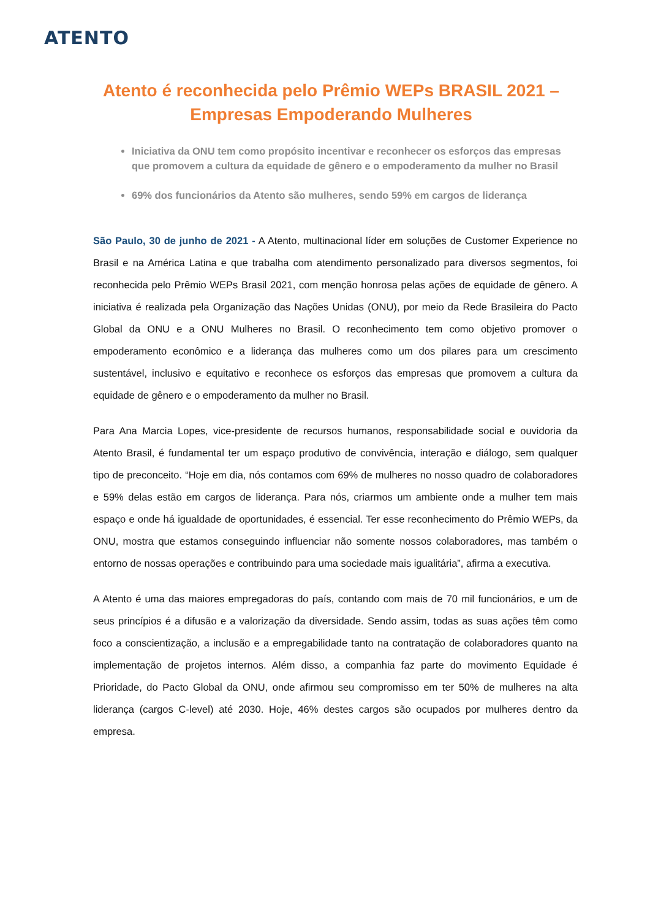ATENTO
Atento é reconhecida pelo Prêmio WEPs BRASIL 2021 – Empresas Empoderando Mulheres
Iniciativa da ONU tem como propósito incentivar e reconhecer os esforços das empresas que promovem a cultura da equidade de gênero e o empoderamento da mulher no Brasil
69% dos funcionários da Atento são mulheres, sendo 59% em cargos de liderança
São Paulo, 30 de junho de 2021 - A Atento, multinacional líder em soluções de Customer Experience no Brasil e na América Latina e que trabalha com atendimento personalizado para diversos segmentos, foi reconhecida pelo Prêmio WEPs Brasil 2021, com menção honrosa pelas ações de equidade de gênero. A iniciativa é realizada pela Organização das Nações Unidas (ONU), por meio da Rede Brasileira do Pacto Global da ONU e a ONU Mulheres no Brasil. O reconhecimento tem como objetivo promover o empoderamento econômico e a liderança das mulheres como um dos pilares para um crescimento sustentável, inclusivo e equitativo e reconhece os esforços das empresas que promovem a cultura da equidade de gênero e o empoderamento da mulher no Brasil.
Para Ana Marcia Lopes, vice-presidente de recursos humanos, responsabilidade social e ouvidoria da Atento Brasil, é fundamental ter um espaço produtivo de convivência, interação e diálogo, sem qualquer tipo de preconceito. “Hoje em dia, nós contamos com 69% de mulheres no nosso quadro de colaboradores e 59% delas estão em cargos de liderança. Para nós, criarmos um ambiente onde a mulher tem mais espaço e onde há igualdade de oportunidades, é essencial. Ter esse reconhecimento do Prêmio WEPs, da ONU, mostra que estamos conseguindo influenciar não somente nossos colaboradores, mas também o entorno de nossas operações e contribuindo para uma sociedade mais igualitária”, afirma a executiva.
A Atento é uma das maiores empregadoras do país, contando com mais de 70 mil funcionários, e um de seus princípios é a difusão e a valorização da diversidade. Sendo assim, todas as suas ações têm como foco a conscientização, a inclusão e a empregabilidade tanto na contratação de colaboradores quanto na implementação de projetos internos. Além disso, a companhia faz parte do movimento Equidade é Prioridade, do Pacto Global da ONU, onde afirmou seu compromisso em ter 50% de mulheres na alta liderança (cargos C-level) até 2030. Hoje, 46% destes cargos são ocupados por mulheres dentro da empresa.